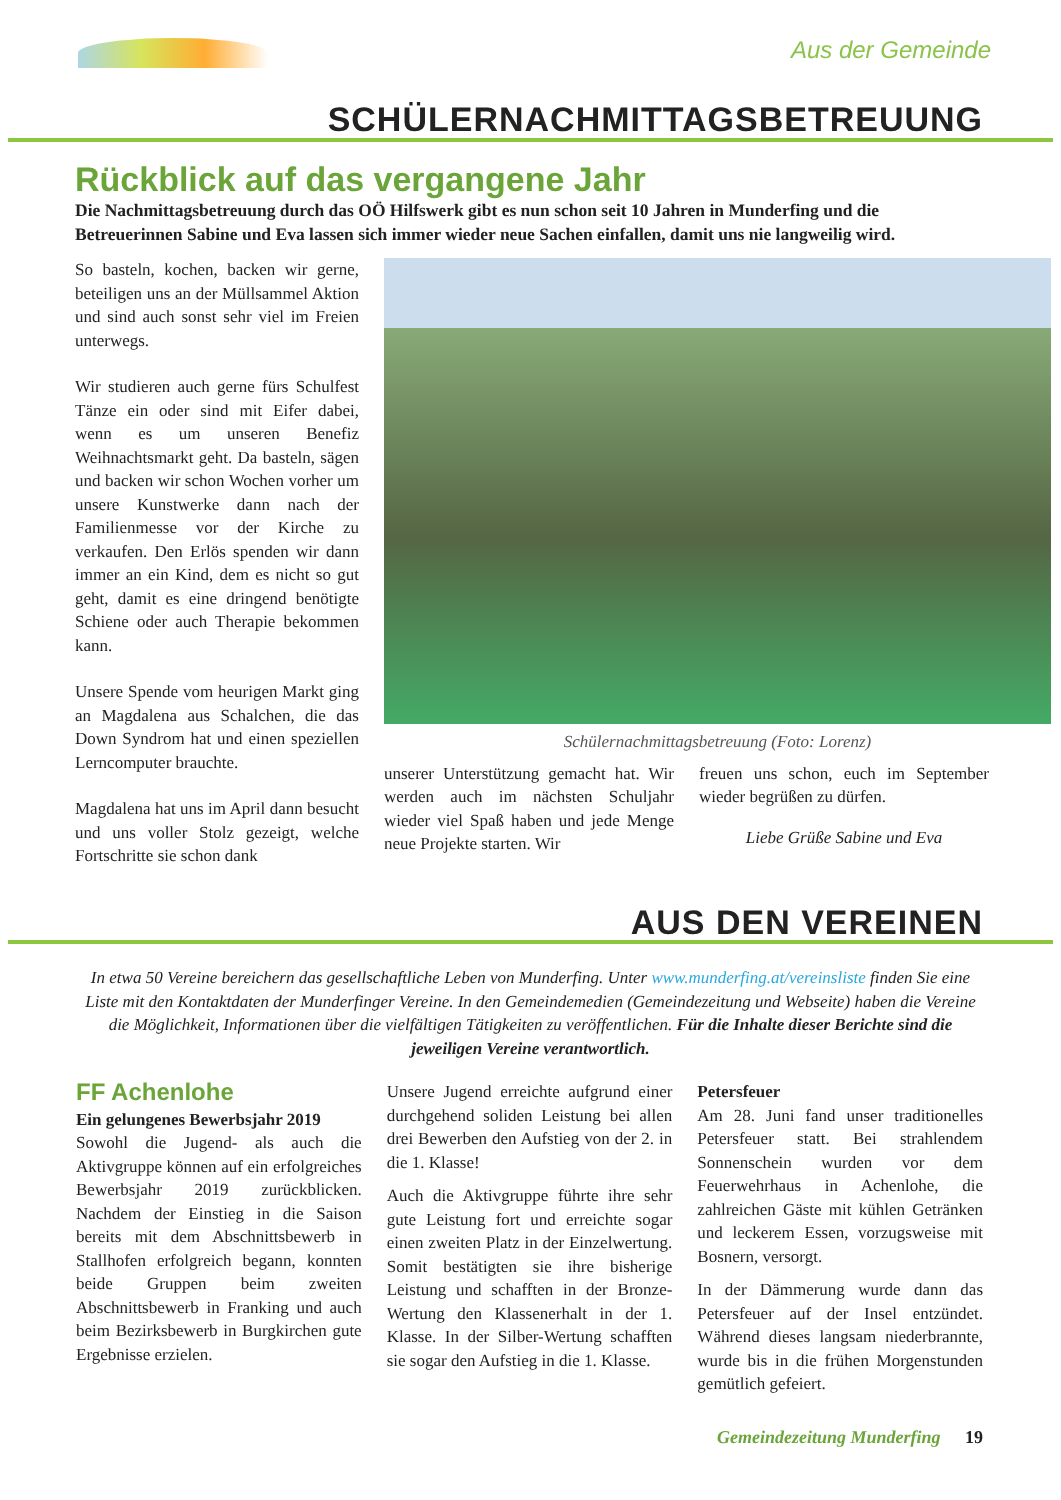Aus der Gemeinde
SCHÜLERNACHMITTAGSBETREUUNG
Rückblick auf das vergangene Jahr
Die Nachmittagsbetreuung durch das OÖ Hilfswerk gibt es nun schon seit 10 Jahren in Munderfing und die Betreuerinnen Sabine und Eva lassen sich immer wieder neue Sachen einfallen, damit uns nie langweilig wird.
So basteln, kochen, backen wir gerne, beteiligen uns an der Müllsammel Aktion und sind auch sonst sehr viel im Freien unterwegs.
Wir studieren auch gerne fürs Schulfest Tänze ein oder sind mit Eifer dabei, wenn es um unseren Benefiz Weihnachtsmarkt geht. Da basteln, sägen und backen wir schon Wochen vorher um unsere Kunstwerke dann nach der Familienmesse vor der Kirche zu verkaufen. Den Erlös spenden wir dann immer an ein Kind, dem es nicht so gut geht, damit es eine dringend benötigte Schiene oder auch Therapie bekommen kann.
Unsere Spende vom heurigen Markt ging an Magdalena aus Schalchen, die das Down Syndrom hat und einen speziellen Lerncomputer brauchte.
Magdalena hat uns im April dann besucht und uns voller Stolz gezeigt, welche Fortschritte sie schon dank
Schülernachmittagsbetreuung (Foto: Lorenz)
unserer Unterstützung gemacht hat. Wir werden auch im nächsten Schuljahr wieder viel Spaß haben und jede Menge neue Projekte starten. Wir
freuen uns schon, euch im September wieder begrüßen zu dürfen.
Liebe Grüße Sabine und Eva
AUS DEN VEREINEN
In etwa 50 Vereine bereichern das gesellschaftliche Leben von Munderfing. Unter www.munderfing.at/vereinsliste finden Sie eine Liste mit den Kontaktdaten der Munderfinger Vereine. In den Gemeindemedien (Gemeindezeitung und Webseite) haben die Vereine die Möglichkeit, Informationen über die vielfältigen Tätigkeiten zu veröffentlichen. Für die Inhalte dieser Berichte sind die jeweiligen Vereine verantwortlich.
FF Achenlohe
Ein gelungenes Bewerbsjahr 2019
Sowohl die Jugend- als auch die Aktivgruppe können auf ein erfolgreiches Bewerbsjahr 2019 zurückblicken. Nachdem der Einstieg in die Saison bereits mit dem Abschnittsbewerb in Stallhofen erfolgreich begann, konnten beide Gruppen beim zweiten Abschnittsbewerb in Franking und auch beim Bezirksbewerb in Burgkirchen gute Ergebnisse erzielen.
Unsere Jugend erreichte aufgrund einer durchgehend soliden Leistung bei allen drei Bewerben den Aufstieg von der 2. in die 1. Klasse!
Auch die Aktivgruppe führte ihre sehr gute Leistung fort und erreichte sogar einen zweiten Platz in der Einzelwertung. Somit bestätigten sie ihre bisherige Leistung und schafften in der Bronze-Wertung den Klassenerhalt in der 1. Klasse. In der Silber-Wertung schafften sie sogar den Aufstieg in die 1. Klasse.
Petersfeuer
Am 28. Juni fand unser traditionelles Petersfeuer statt. Bei strahlendem Sonnenschein wurden vor dem Feuerwehrhaus in Achenlohe, die zahlreichen Gäste mit kühlen Getränken und leckerem Essen, vorzugsweise mit Bosnern, versorgt.
In der Dämmerung wurde dann das Petersfeuer auf der Insel entzündet. Während dieses langsam niederbrannte, wurde bis in die frühen Morgenstunden gemütlich gefeiert.
Gemeindezeitung Munderfing 19